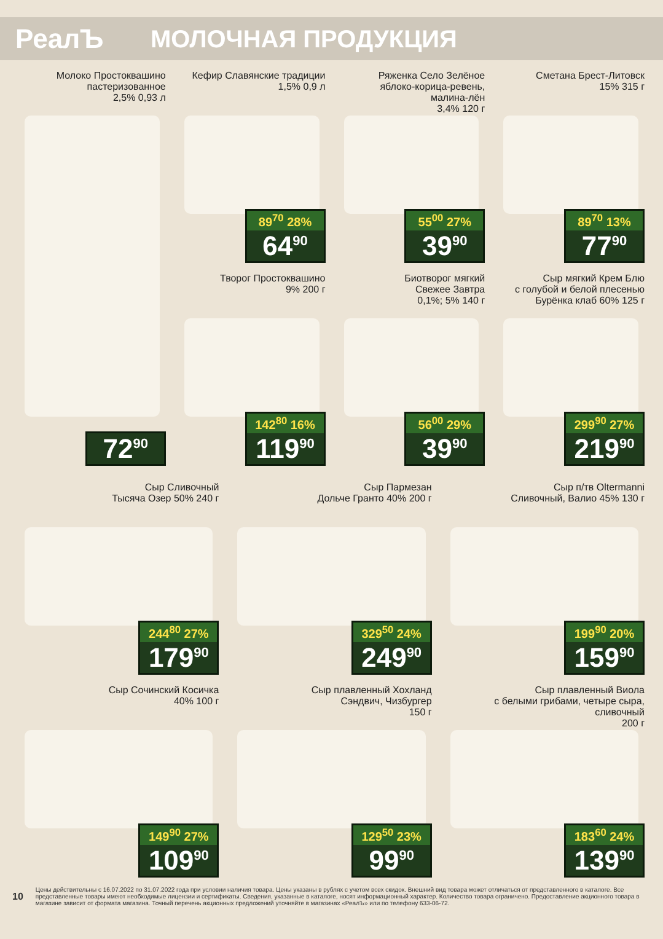РеалЪ МОЛОЧНАЯ ПРОДУКЦИЯ
Молоко Простоквашино
пастеризованное
2,5% 0,93 л
72<sup>90</sup>
Кефир Славянские традиции
1,5% 0,9 л
89<sup>70</sup> 28%
64<sup>90</sup>
Ряженка Село Зелёное
яблоко-корица-ревень,
малина-лён
3,4% 120 г
55<sup>00</sup> 27%
39<sup>90</sup>
Сметана Брест-Литовск
15% 315 г
89<sup>70</sup> 13%
77<sup>90</sup>
Творог Простоквашино
9% 200 г
142<sup>80</sup> 16%
119<sup>90</sup>
Биотворог мягкий
Свежее Завтра
0,1%; 5% 140 г
56<sup>00</sup> 29%
39<sup>90</sup>
Сыр мягкий Крем Блю
с голубой и белой плесенью
Бурёнка клаб 60% 125 г
299<sup>90</sup> 27%
219<sup>90</sup>
Сыр Сливочный
Тысяча Озер 50% 240 г
244<sup>80</sup> 27%
179<sup>90</sup>
Сыр Пармезан
Дольче Гранто 40% 200 г
329<sup>50</sup> 24%
249<sup>90</sup>
Сыр п/тв Oltermanni
Сливочный, Валио 45% 130 г
199<sup>90</sup> 20%
159<sup>90</sup>
Сыр Сочинский Косичка
40% 100 г
149<sup>90</sup> 27%
109<sup>90</sup>
Сыр плавленный Хохланд
Сэндвич, Чизбургер
150 г
129<sup>50</sup> 23%
99<sup>90</sup>
Сыр плавленный Виола
с белыми грибами, четыре сыра, сливочный
200 г
183<sup>60</sup> 24%
139<sup>90</sup>
10
Цены действительны с 16.07.2022 по 31.07.2022 года при условии наличия товара. Цены указаны в рублях с учетом всех скидок. Внешний вид товара может отличаться от представленного в каталоге. Все представленные товары имеют необходимые лицензии и сертификаты. Сведения, указанные в каталоге, носят информационный характер. Количество товара ограничено. Предоставление акционного товара в магазине зависит от формата магазина. Точный перечень акционных предложений уточняйте в магазинах «РеалЪ» или по телефону 633-06-72.